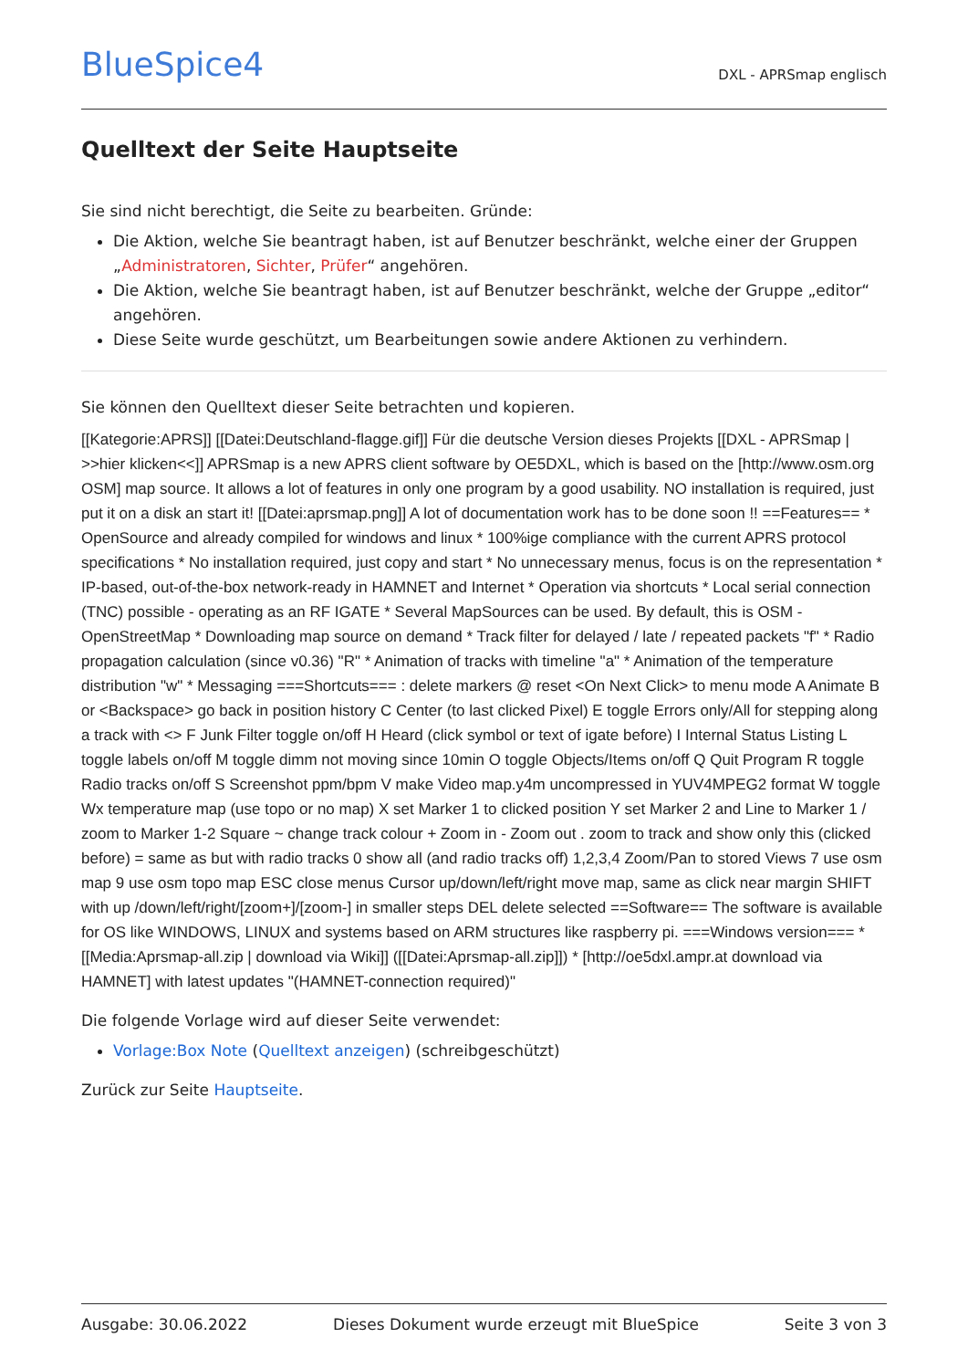BlueSpice4
DXL - APRSmap englisch
Quelltext der Seite Hauptseite
Sie sind nicht berechtigt, die Seite zu bearbeiten. Gründe:
Die Aktion, welche Sie beantragt haben, ist auf Benutzer beschränkt, welche einer der Gruppen „Administratoren, Sichter, Prüfer“ angehören.
Die Aktion, welche Sie beantragt haben, ist auf Benutzer beschränkt, welche der Gruppe „editor“ angehören.
Diese Seite wurde geschützt, um Bearbeitungen sowie andere Aktionen zu verhindern.
Sie können den Quelltext dieser Seite betrachten und kopieren.
[[Kategorie:APRS]] [[Datei:Deutschland-flagge.gif]] Für die deutsche Version dieses Projekts [[DXL - APRSmap | >>hier klicken<<]] APRSmap is a new APRS client software by OE5DXL, which is based on the [http://www.osm.org OSM] map source. It allows a lot of features in only one program by a good usability. NO installation is required, just put it on a disk an start it! [[Datei:aprsmap.png]] A lot of documentation work has to be done soon !! ==Features== * OpenSource and already compiled for windows and linux * 100%ige compliance with the current APRS protocol specifications * No installation required, just copy and start * No unnecessary menus, focus is on the representation * IP-based, out-of-the-box network-ready in HAMNET and Internet * Operation via shortcuts * Local serial connection (TNC) possible - operating as an RF IGATE * Several MapSources can be used. By default, this is OSM - OpenStreetMap * Downloading map source on demand * Track filter for delayed / late / repeated packets "f" * Radio propagation calculation (since v0.36) "R" * Animation of tracks with timeline "a" * Animation of the temperature distribution "w" * Messaging ===Shortcuts=== : delete markers @ reset <On Next Click> to menu mode A Animate B or <Backspace> go back in position history C Center (to last clicked Pixel) E toggle Errors only/All for stepping along a track with <> F Junk Filter toggle on/off H Heard (click symbol or text of igate before) I Internal Status Listing L toggle labels on/off M toggle dimm not moving since 10min O toggle Objects/Items on/off Q Quit Program R toggle Radio tracks on/off S Screenshot ppm/bpm V make Video map.y4m uncompressed in YUV4MPEG2 format W toggle Wx temperature map (use topo or no map) X set Marker 1 to clicked position Y set Marker 2 and Line to Marker 1 / zoom to Marker 1-2 Square ~ change track colour + Zoom in - Zoom out . zoom to track and show only this (clicked before) = same as but with radio tracks 0 show all (and radio tracks off) 1,2,3,4 Zoom/Pan to stored Views 7 use osm map 9 use osm topo map ESC close menus Cursor up/down/left/right move map, same as click near margin SHIFT with up /down/left/right/[zoom+]/[zoom-] in smaller steps DEL delete selected ==Software== The software is available for OS like WINDOWS, LINUX and systems based on ARM structures like raspberry pi. ===Windows version=== * [[Media:Aprsmap-all.zip | download via Wiki]] ([[Datei:Aprsmap-all.zip]]) * [http://oe5dxl.ampr.at download via HAMNET] with latest updates "(HAMNET-connection required)"
Die folgende Vorlage wird auf dieser Seite verwendet:
Vorlage:Box Note (Quelltext anzeigen) (schreibgeschützt)
Zurück zur Seite Hauptseite.
Ausgabe: 30.06.2022 Dieses Dokument wurde erzeugt mit BlueSpice Seite 3 von 3